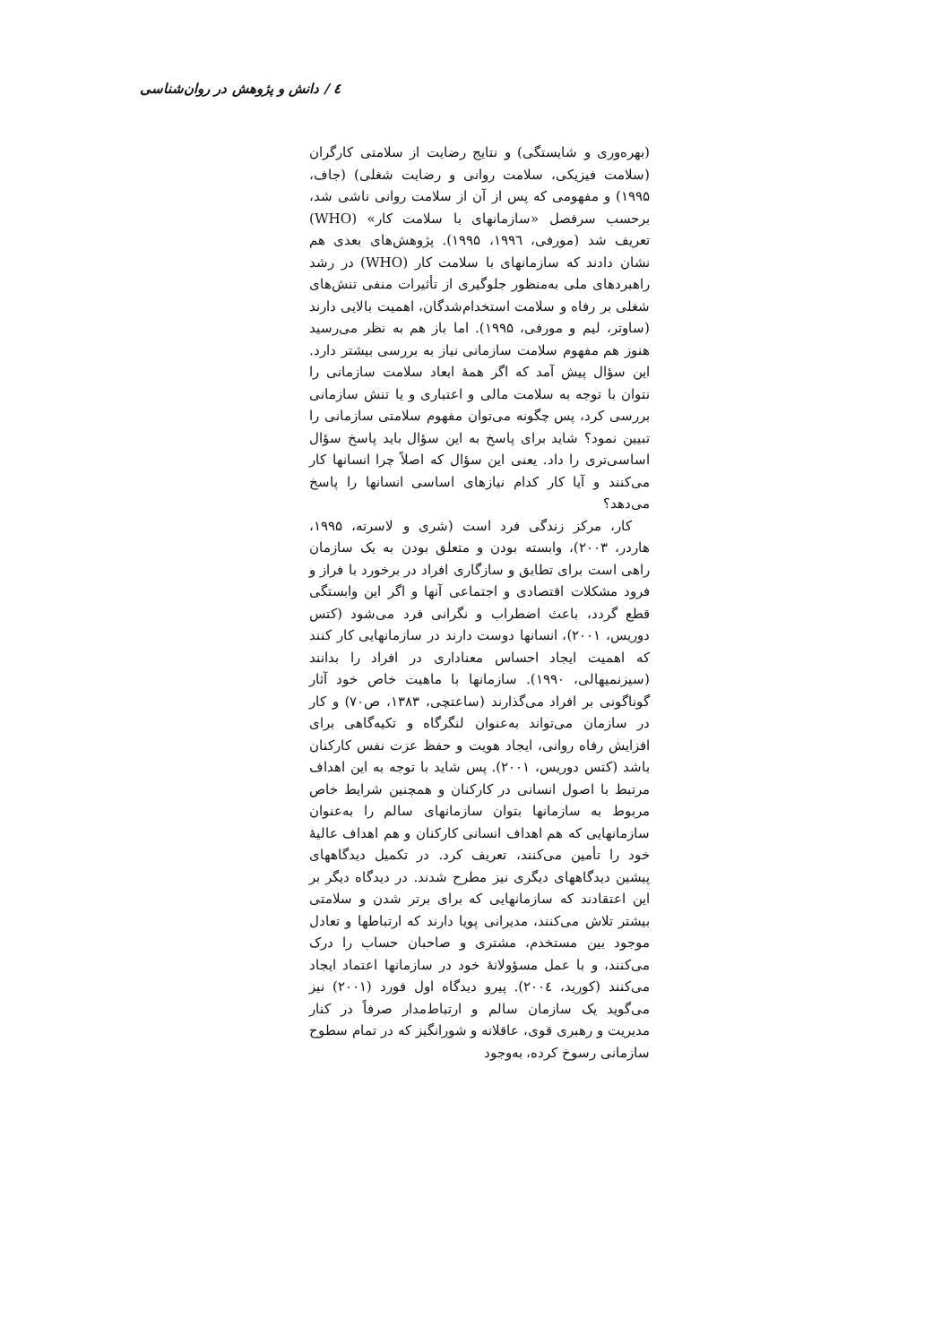٤ / دانش و پژوهش در روان‌شناسی
(بهره‌وری و شایستگی) و نتایج رضایت از سلامتی کارگران (سلامت فیزیکی، سلامت روانی و رضایت شغلی) (جاف، ۱۹۹۵) و مفهومی که پس از آن از سلامت روانی ناشی شد، برحسب سرفصل «سازمانهای با سلامت کار» (WHO) تعریف شد (مورفی، ۱۹۹٦، ۱۹۹۵). پژوهش‌های بعدی هم نشان دادند که سازمانهای با سلامت کار (WHO) در رشد راهبردهای ملی به‌منظور جلوگیری از تأثیرات منفی تنش‌های شغلی بر رفاه و سلامت استخدام‌شدگان، اهمیت بالایی دارند (ساوتر، لیم و مورفی، ۱۹۹۵). اما باز هم به نظر می‌رسید هنوز هم مفهوم سلامت سازمانی نیاز به بررسی بیشتر دارد. این سؤال پیش آمد که اگر همهٔ ابعاد سلامت سازمانی را نتوان با توجه به سلامت مالی و اعتباری و یا تنش سازمانی بررسی کرد، پس چگونه می‌توان مفهوم سلامتی سازمانی را تبیین نمود؟ شاید برای پاسخ به این سؤال باید پاسخ سؤال اساسی‌تری را داد. یعنی این سؤال که اصلاً چرا انسانها کار می‌کنند و آیا کار کدام نیازهای اساسی انسانها را پاسخ می‌دهد؟
کار، مرکز زندگی فرد است (شری و لاسرته، ۱۹۹۵، هاردر، ۲۰۰۳)، وابسته بودن و متعلق بودن به یک سازمان راهی است برای تطابق و سازگاری افراد در برخورد با فراز و فرود مشکلات اقتصادی و اجتماعی آنها و اگر این وابستگی قطع گردد، باعث اضطراب و نگرانی فرد می‌شود (کتس دوریس، ۲۰۰۱)، انسانها دوست دارند در سازمانهایی کار کنند که اهمیت ایجاد احساس معناداری در افراد را بدانند (سیزنمیهالی، ۱۹۹۰). سازمانها با ماهیت خاص خود آثار گوناگونی بر افراد می‌گذارند (ساعتچی، ۱۳۸۳، ص۷۰) و کار در سازمان می‌تواند به‌عنوان لنگرگاه و تکیه‌گاهی برای افزایش رفاه روانی، ایجاد هویت و حفظ عزت نفس کارکنان باشد (کتس دوریس، ۲۰۰۱). پس شاید با توجه به این اهداف مرتبط با اصول انسانی در کارکنان و همچنین شرایط خاص مربوط به سازمانها بتوان سازمانهای سالم را به‌عنوان سازمانهایی که هم اهداف انسانی کارکنان و هم اهداف عالیهٔ خود را تأمین می‌کنند، تعریف کرد. در تکمیل دیدگاههای پیشین دیدگاههای دیگری نیز مطرح شدند. در دیدگاه دیگر بر این اعتقادند که سازمانهایی که برای برتر شدن و سلامتی بیشتر تلاش می‌کنند، مدیرانی پویا دارند که ارتباطها و تعادل موجود بین مستخدم، مشتری و صاحبان حساب را درک می‌کنند، و با عمل مسؤولانهٔ خود در سازمانها اعتماد ایجاد می‌کنند (کورید، ۲۰۰٤). پیرو دیدگاه اول فورد (۲۰۰۱) نیز می‌گوید یک سازمان سالم و ارتباط‌مدار صرفاً در کنار مدیریت و رهبری قوی، عاقلانه و شورانگیز که در تمام سطوح سازمانی رسوخ کرده، به‌وجود